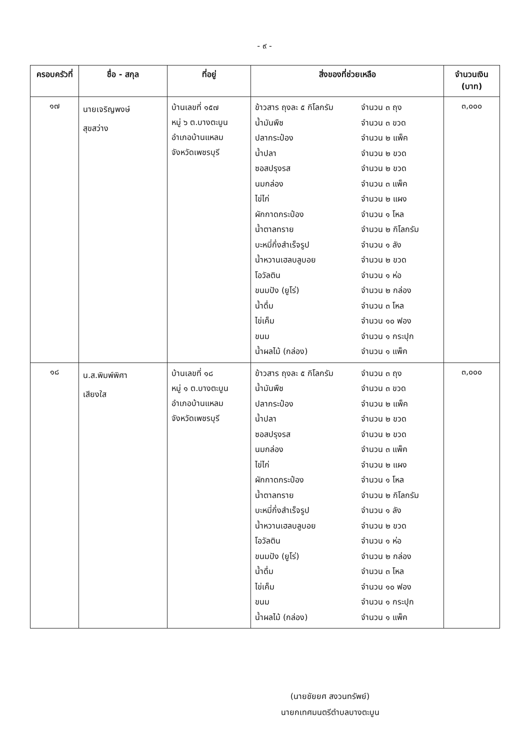- ๙ -
| ครอบครัวที่ | ชื่อ - สกุล | ที่อยู่ | สิ่งของที่ช่วยเหลือ | จำนวนเงิน (บาท) |
| --- | --- | --- | --- | --- |
| ๑๗ | นายเจริญพงษ์ สุขสว่าง | บ้านเลขที่ ๑๕๗ หมู่ ๖ ต.บางตะบูน อำเภอบ้านแหลม จังหวัดเพชรบุรี | / ข้าวสาร ถุงละ ๕ กิโลกรัม / จำนวน ๓ ถุง / / น้ำมันพืช / จำนวน ๓ ขวด / / ปลากระป๋อง / จำนวน ๒ แพ็ค / / น้ำปลา / จำนวน ๒ ขวด / / ซอสปรุงรส / จำนวน ๒ ขวด / / นมกล่อง / จำนวน ๓ แพ็ค / / ไข่ไก่ / จำนวน ๒ แผง / / ผักกาดกระป๋อง / จำนวน ๑ โหล / / น้ำตาลทราย / จำนวน ๒ กิโลกรัม / / บะหมี่กึ่งสำเร็จรูป / จำนวน ๑ ลัง / / น้ำหวานเฮลบลูบอย / จำนวน ๒ ขวด / / โอวัลติน / จำนวน ๑ ห่อ / / ขนมปัง (ยูโร่) / จำนวน ๒ กล่อง / / น้ำดื่ม / จำนวน ๓ โหล / / ไข่เค็ม / จำนวน ๑๐ ฟอง / / ขนม / จำนวน ๑ กระปุก / / น้ำผลไม้ (กล่อง) / จำนวน ๑ แพ็ค / | ๓,๐๐๐ |
| ๑๘ | น.ส.พิมพ์พิศา เสียงใส | บ้านเลขที่ ๑๘ หมู่ ๑ ต.บางตะบูน อำเภอบ้านแหลม จังหวัดเพชรบุรี | / ข้าวสาร ถุงละ ๕ กิโลกรัม / จำนวน ๓ ถุง / / น้ำมันพืช / จำนวน ๓ ขวด / / ปลากระป๋อง / จำนวน ๒ แพ็ค / / น้ำปลา / จำนวน ๒ ขวด / / ซอสปรุงรส / จำนวน ๒ ขวด / / นมกล่อง / จำนวน ๓ แพ็ค / / ไข่ไก่ / จำนวน ๒ แผง / / ผักกาดกระป๋อง / จำนวน ๑ โหล / / น้ำตาลทราย / จำนวน ๒ กิโลกรัม / / บะหมี่กึ่งสำเร็จรูป / จำนวน ๑ ลัง / / น้ำหวานเฮลบลูบอย / จำนวน ๒ ขวด / / โอวัลติน / จำนวน ๑ ห่อ / / ขนมปัง (ยูโร่) / จำนวน ๒ กล่อง / / น้ำดื่ม / จำนวน ๓ โหล / / ไข่เค็ม / จำนวน ๑๐ ฟอง / / ขนม / จำนวน ๑ กระปุก / / น้ำผลไม้ (กล่อง) / จำนวน ๑ แพ็ค / | ๓,๐๐๐ |
(นายชัยยศ สงวนทรัพย์)
นายกเทศมนตรีตำบลบางตะบูน